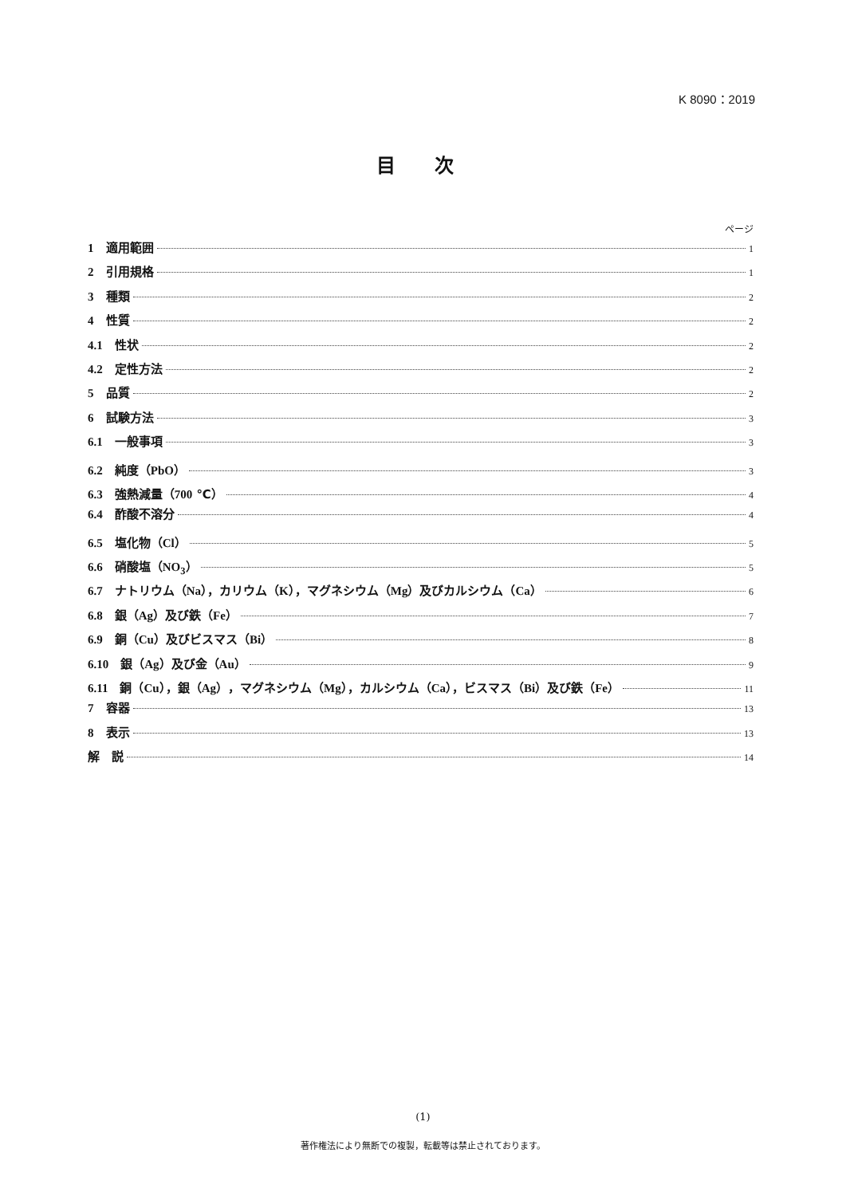K 8090：2019
目 次
ページ
1　適用範囲 1
2　引用規格 1
3　種類 2
4　性質 2
4.1　性状 2
4.2　定性方法 2
5　品質 2
6　試験方法 3
6.1　一般事項 3
6.2　純度（PbO） 3
6.3　強熱減量（700 ℃） 4
6.4　酢酸不溶分 4
6.5　塩化物（Cl） 5
6.6　硝酸塩（NO<sub>3</sub>） 5
6.7　ナトリウム（Na），カリウム（K），マグネシウム（Mg）及びカルシウム（Ca） 6
6.8　銀（Ag）及び鉄（Fe） 7
6.9　銅（Cu）及びビスマス（Bi） 8
6.10　銀（Ag）及び金（Au） 9
6.11　銅（Cu），銀（Ag），マグネシウム（Mg），カルシウム（Ca），ビスマス（Bi）及び鉄（Fe） 11
7　容器 13
8　表示 13
解　説 14
(1)
著作権法により無断での複製，転載等は禁止されております。